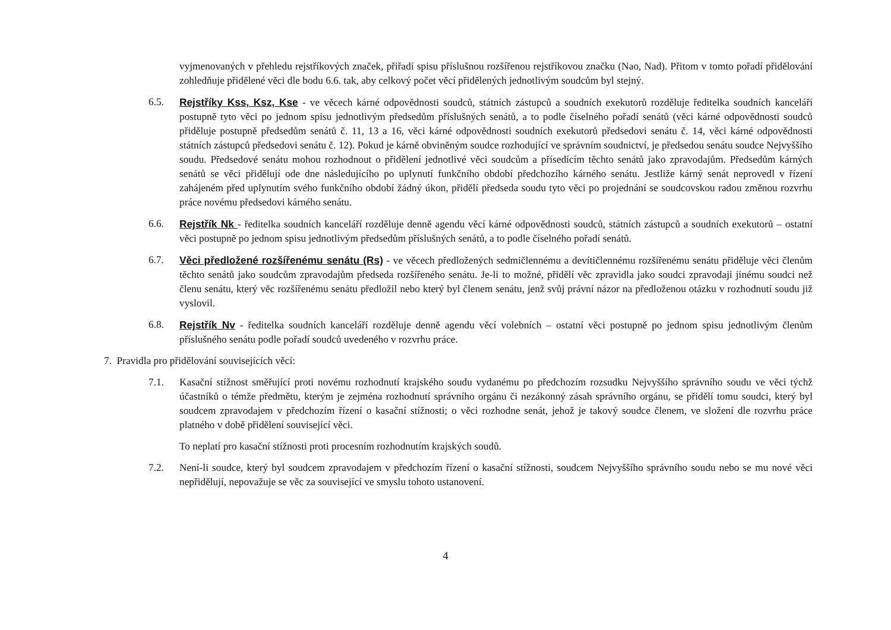vyjmenovaných v přehledu rejstříkových značek, přiřadí spisu příslušnou rozšířenou rejstříkovou značku (Nao, Nad). Přitom v tomto pořadí přidělování zohledňuje přidělené věci dle bodu 6.6. tak, aby celkový počet věcí přidělených jednotlivým soudcům byl stejný.
6.5. Rejstříky Kss, Ksz, Kse - ve věcech kárné odpovědnosti soudců, státních zástupců a soudních exekutorů rozděluje ředitelka soudních kanceláří postupně tyto věci po jednom spisu jednotlivým předsedům příslušných senátů, a to podle číselného pořadí senátů (věci kárné odpovědnosti soudců přiděluje postupně předsedům senátů č. 11, 13 a 16, věci kárné odpovědnosti soudních exekutorů předsedovi senátu č. 14, věci kárné odpovědnosti státních zástupců předsedovi senátu č. 12). Pokud je kárně obviněným soudce rozhodující ve správním soudnictví, je předsedou senátu soudce Nejvyššího soudu. Předsedové senátu mohou rozhodnout o přidělení jednotlivé věci soudcům a přísedícím těchto senátů jako zpravodajům. Předsedům kárných senátů se věci přidělují ode dne následujícího po uplynutí funkčního období předchozího kárného senátu. Jestliže kárný senát neprovedl v řízení zahájeném před uplynutím svého funkčního období žádný úkon, přidělí předseda soudu tyto věci po projednání se soudcovskou radou změnou rozvrhu práce novému předsedovi kárného senátu.
6.6. Rejstřík Nk - ředitelka soudních kanceláří rozděluje denně agendu věcí kárné odpovědnosti soudců, státních zástupců a soudních exekutorů – ostatní věci postupně po jednom spisu jednotlivým předsedům příslušných senátů, a to podle číselného pořadí senátů.
6.7. Věci předložené rozšířenému senátu (Rs) - ve věcech předložených sedmičlennému a devítičlennému rozšířenému senátu přiděluje věci členům těchto senátů jako soudcům zpravodajům předseda rozšířeného senátu. Je-li to možné, přidělí věc zpravidla jako soudci zpravodaji jinému soudci než členu senátu, který věc rozšířenému senátu předložil nebo který byl členem senátu, jenž svůj právní názor na předloženou otázku v rozhodnutí soudu již vyslovil.
6.8. Rejstřík Nv - ředitelka soudních kanceláří rozděluje denně agendu věcí volebních – ostatní věci postupně po jednom spisu jednotlivým členům příslušného senátu podle pořadí soudců uvedeného v rozvrhu práce.
7. Pravidla pro přidělování souvisejících věcí:
7.1. Kasační stížnost směřující proti novému rozhodnutí krajského soudu vydanému po předchozím rozsudku Nejvyššího správního soudu ve věci týchž účastníků o témže předmětu, kterým je zejména rozhodnutí správního orgánu či nezákonný zásah správního orgánu, se přidělí tomu soudci, který byl soudcem zpravodajem v předchozím řízení o kasační stížnosti; o věci rozhodne senát, jehož je takový soudce členem, ve složení dle rozvrhu práce platného v době přidělení související věci.
To neplatí pro kasační stížnosti proti procesním rozhodnutím krajských soudů.
7.2. Není-li soudce, který byl soudcem zpravodajem v předchozím řízení o kasační stížnosti, soudcem Nejvyššího správního soudu nebo se mu nové věci nepřidělují, nepovažuje se věc za související ve smyslu tohoto ustanovení.
4